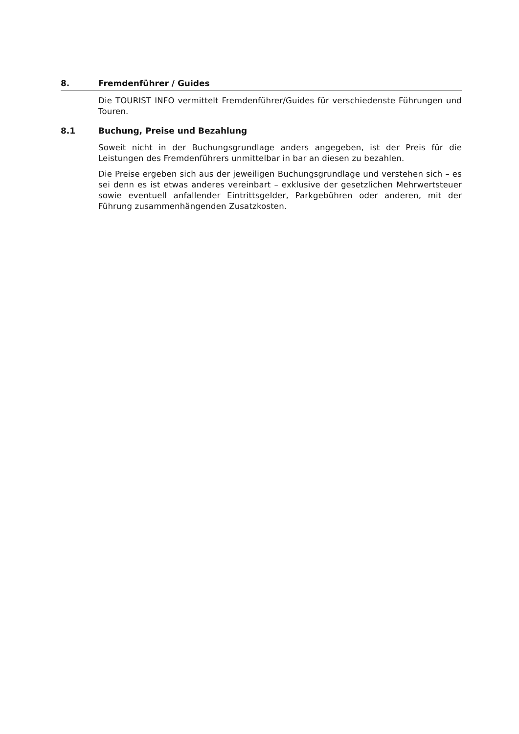8. Fremdenführer / Guides
Die TOURIST INFO vermittelt Fremdenführer/Guides für verschiedenste Führungen und Touren.
8.1 Buchung, Preise und Bezahlung
Soweit nicht in der Buchungsgrundlage anders angegeben, ist der Preis für die Leistungen des Fremdenführers unmittelbar in bar an diesen zu bezahlen.
Die Preise ergeben sich aus der jeweiligen Buchungsgrundlage und verstehen sich – es sei denn es ist etwas anderes vereinbart – exklusive der gesetzlichen Mehrwertsteuer sowie eventuell anfallender Eintrittsgelder, Parkgebühren oder anderen, mit der Führung zusammenhängenden Zusatzkosten.